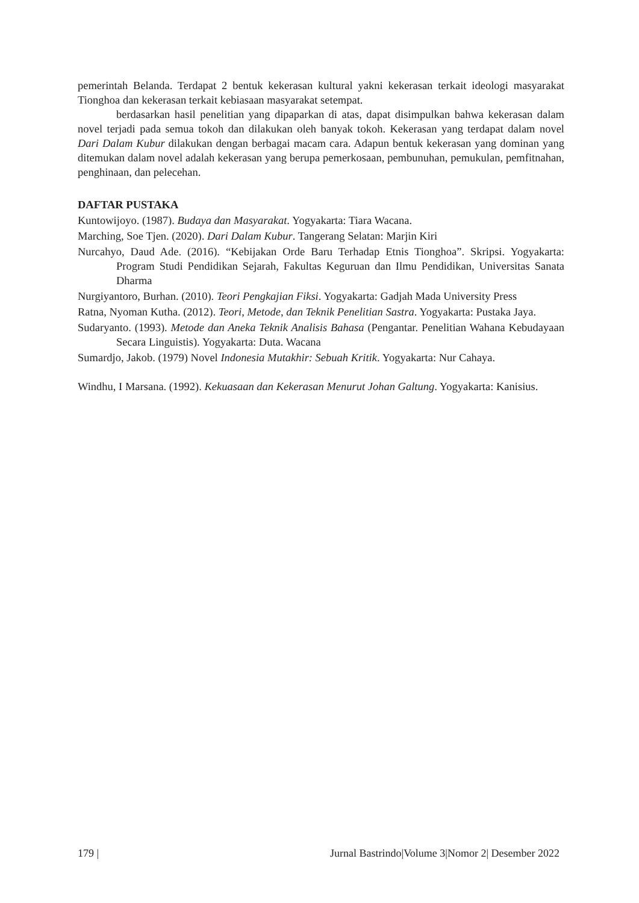pemerintah Belanda. Terdapat 2 bentuk kekerasan kultural yakni kekerasan terkait ideologi masyarakat Tionghoa dan kekerasan terkait kebiasaan masyarakat setempat.
berdasarkan hasil penelitian yang dipaparkan di atas, dapat disimpulkan bahwa kekerasan dalam novel terjadi pada semua tokoh dan dilakukan oleh banyak tokoh. Kekerasan yang terdapat dalam novel Dari Dalam Kubur dilakukan dengan berbagai macam cara. Adapun bentuk kekerasan yang dominan yang ditemukan dalam novel adalah kekerasan yang berupa pemerkosaan, pembunuhan, pemukulan, pemfitnahan, penghinaan, dan pelecehan.
DAFTAR PUSTAKA
Kuntowijoyo. (1987). Budaya dan Masyarakat. Yogyakarta: Tiara Wacana.
Marching, Soe Tjen. (2020). Dari Dalam Kubur. Tangerang Selatan: Marjin Kiri
Nurcahyo, Daud Ade. (2016). “Kebijakan Orde Baru Terhadap Etnis Tionghoa”. Skripsi. Yogyakarta: Program Studi Pendidikan Sejarah, Fakultas Keguruan dan Ilmu Pendidikan, Universitas Sanata Dharma
Nurgiyantoro, Burhan. (2010). Teori Pengkajian Fiksi. Yogyakarta: Gadjah Mada University Press
Ratna, Nyoman Kutha. (2012). Teori, Metode, dan Teknik Penelitian Sastra. Yogyakarta: Pustaka Jaya.
Sudaryanto. (1993). Metode dan Aneka Teknik Analisis Bahasa (Pengantar. Penelitian Wahana Kebudayaan Secara Linguistis). Yogyakarta: Duta. Wacana
Sumardjo, Jakob. (1979) Novel Indonesia Mutakhir: Sebuah Kritik. Yogyakarta: Nur Cahaya.
Windhu, I Marsana. (1992). Kekuasaan dan Kekerasan Menurut Johan Galtung. Yogyakarta: Kanisius.
179 | Jurnal Bastrindo|Volume 3|Nomor 2| Desember 2022